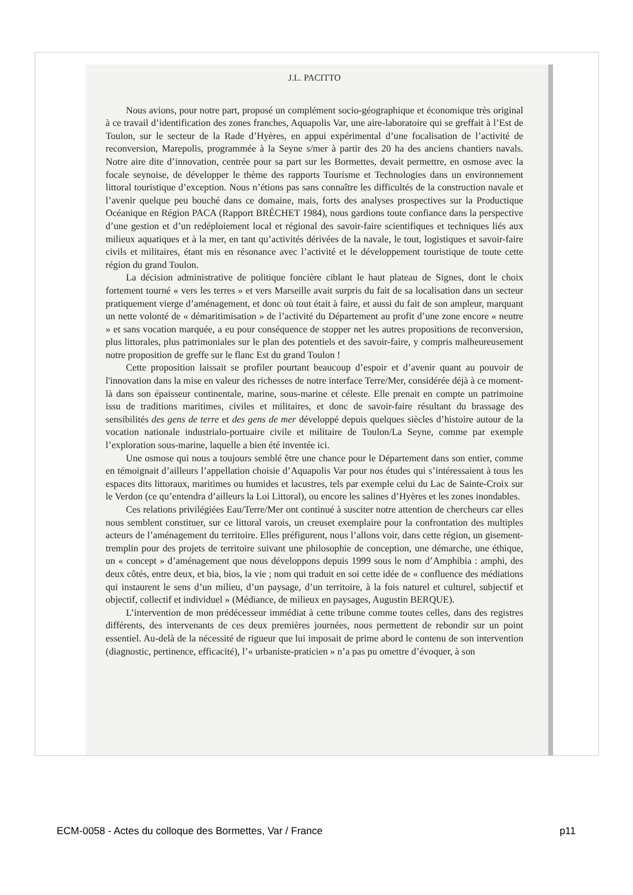J.L. PACITTO
Nous avions, pour notre part, proposé un complément socio-géographique et économique très original à ce travail d’identification des zones franches, Aquapolis Var, une aire-laboratoire qui se greffait à l’Est de Toulon, sur le secteur de la Rade d’Hyères, en appui expérimental d’une focalisation de l’activité de reconversion, Marepolis, programmée à la Seyne s/mer à partir des 20 ha des anciens chantiers navals. Notre aire dite d’innovation, centrée pour sa part sur les Bormettes, devait permettre, en osmose avec la focale seynoise, de développer le thème des rapports Tourisme et Technologies dans un environnement littoral touristique d’exception. Nous n’étions pas sans connaître les difficultés de la construction navale et l’avenir quelque peu bouché dans ce domaine, mais, forts des analyses prospectives sur la Productique Océanique en Région PACA (Rapport BRÉCHET 1984), nous gardions toute confiance dans la perspective d’une gestion et d’un redéploiement local et régional des savoir-faire scientifiques et techniques liés aux milieux aquatiques et à la mer, en tant qu’activités dérivées de la navale, le tout, logistiques et savoir-faire civils et militaires, étant mis en résonance avec l’activité et le développement touristique de toute cette région du grand Toulon.
La décision administrative de politique foncière ciblant le haut plateau de Signes, dont le choix fortement tourné « vers les terres » et vers Marseille avait surpris du fait de sa localisation dans un secteur pratiquement vierge d’aménagement, et donc où tout était à faire, et aussi du fait de son ampleur, marquant un nette volonté de « démaritimisation » de l’activité du Département au profit d’une zone encore « neutre » et sans vocation marquée, a eu pour conséquence de stopper net les autres propositions de reconversion, plus littorales, plus patrimoniales sur le plan des potentiels et des savoir-faire, y compris malheureusement notre proposition de greffe sur le flanc Est du grand Toulon !
Cette proposition laissait se profiler pourtant beaucoup d’espoir et d’avenir quant au pouvoir de l'innovation dans la mise en valeur des richesses de notre interface Terre/Mer, considérée déjà à ce moment-là dans son épaisseur continentale, marine, sous-marine et céleste. Elle prenait en compte un patrimoine issu de traditions maritimes, civiles et militaires, et donc de savoir-faire résultant du brassage des sensibilités des gens de terre et des gens de mer développé depuis quelques siècles d’histoire autour de la vocation nationale industrialo-portuaire civile et militaire de Toulon/La Seyne, comme par exemple l’exploration sous-marine, laquelle a bien été inventée ici.
Une osmose qui nous a toujours semblé être une chance pour le Département dans son entier, comme en témoignait d’ailleurs l’appellation choisie d’Aquapolis Var pour nos études qui s’intéressaient à tous les espaces dits littoraux, maritimes ou humides et lacustres, tels par exemple celui du Lac de Sainte-Croix sur le Verdon (ce qu’entendra d’ailleurs la Loi Littoral), ou encore les salines d’Hyères et les zones inondables.
Ces relations privilégiées Eau/Terre/Mer ont continué à susciter notre attention de chercheurs car elles nous semblent constituer, sur ce littoral varois, un creuset exemplaire pour la confrontation des multiples acteurs de l’aménagement du territoire. Elles préfigurent, nous l’allons voir, dans cette région, un gisement-tremplin pour des projets de territoire suivant une philosophie de conception, une démarche, une éthique, un « concept » d’aménagement que nous développons depuis 1999 sous le nom d’Amphibia : amphi, des deux côtés, entre deux, et bia, bios, la vie ; nom qui traduit en soi cette idée de « confluence des médiations qui instaurent le sens d’un milieu, d’un paysage, d’un territoire, à la fois naturel et culturel, subjectif et objectif, collectif et individuel » (Médiance, de milieux en paysages, Augustin BERQUE).
L’intervention de mon prédécesseur immédiat à cette tribune comme toutes celles, dans des registres différents, des intervenants de ces deux premières journées, nous permettent de rebondir sur un point essentiel. Au-delà de la nécessité de rigueur que lui imposait de prime abord le contenu de son intervention (diagnostic, pertinence, efficacité), l’« urbaniste-praticien » n’a pas pu omettre d’évoquer, à son
ECM-0058 - Actes du colloque des Bormettes, Var / France p11